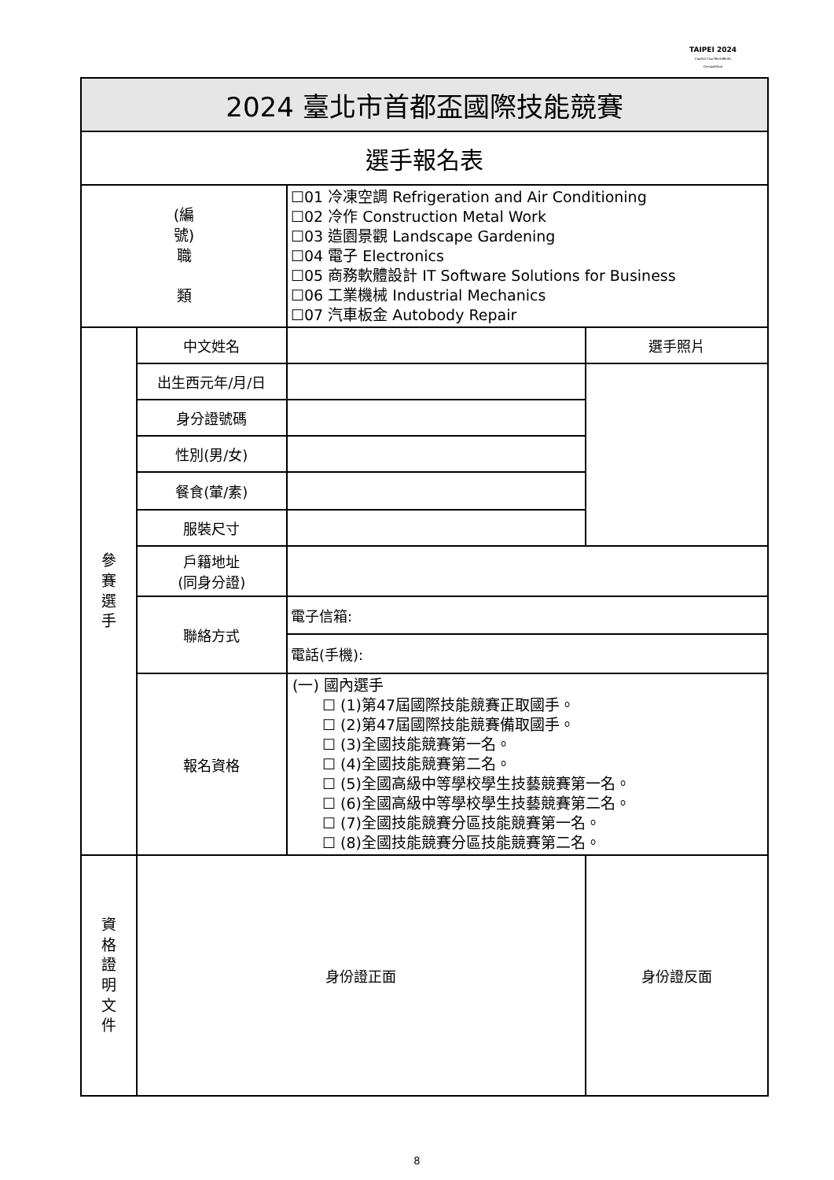TAIPEI 2024
Capital Cup WorldSkills Competition
| 2024 臺北市首都盃國際技能競賽 | | | |
| 選手報名表 | | | |
| (編 號) 職 類 | | ☐01 冷凍空調 Refrigeration and Air Conditioning ☐02 冷作 Construction Metal Work ☐03 造園景觀 Landscape Gardening ☐04 電子 Electronics ☐05 商務軟體設計 IT Software Solutions for Business ☐06 工業機械 Industrial Mechanics ☐07 汽車板金 Autobody Repair | |
| 參 賽 選 手 | 中文姓名 | | 選手照片 |
| | 出生西元年/月/日 | | |
| | 身分證號碼 | | |
| | 性別(男/女) | | |
| | 餐食(葷/素) | | |
| | 服裝尺寸 | | |
| | 戶籍地址 (同身分證) | | |
| | 聯絡方式 | 電子信箱: | |
| | | 電話(手機): | |
| | 報名資格 | (一) 國內選手 ☐ (1)第47屆國際技能競賽正取國手。 ☐ (2)第47屆國際技能競賽備取國手。 ☐ (3)全國技能競賽第一名。 ☐ (4)全國技能競賽第二名。 ☐ (5)全國高級中等學校學生技藝競賽第一名。 ☐ (6)全國高級中等學校學生技藝競賽第二名。 ☐ (7)全國技能競賽分區技能競賽第一名。 ☐ (8)全國技能競賽分區技能競賽第二名。 | |
| 資 格 證 明 文 件 | 身份證正面 | | 身份證反面 |
8